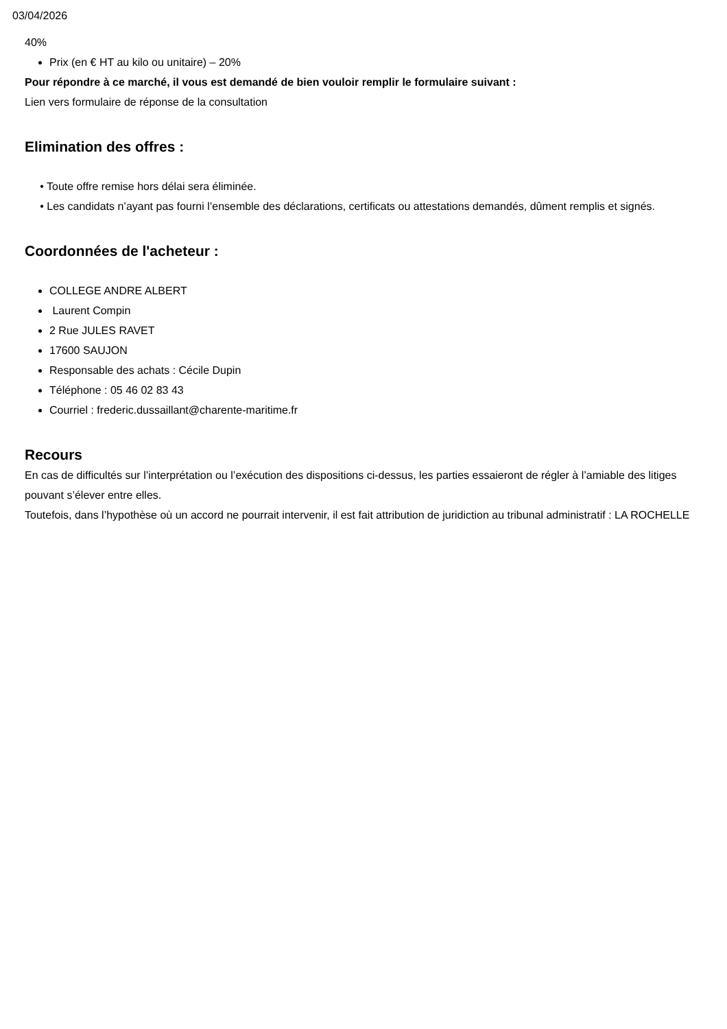03/04/2026
40%
Prix (en € HT au kilo ou unitaire) – 20%
Pour répondre à ce marché, il vous est demandé de bien vouloir remplir le formulaire suivant :
Lien vers formulaire de réponse de la consultation
Elimination des offres :
• Toute offre remise hors délai sera éliminée.
• Les candidats n’ayant pas fourni l’ensemble des déclarations, certificats ou attestations demandés, dûment remplis et signés.
Coordonnées de l'acheteur :
COLLEGE ANDRE ALBERT
Laurent Compin
2 Rue JULES RAVET
17600 SAUJON
Responsable des achats : Cécile Dupin
Téléphone : 05 46 02 83 43
Courriel : frederic.dussaillant@charente-maritime.fr
Recours
En cas de difficultés sur l’interprétation ou l’exécution des dispositions ci-dessus, les parties essaieront de régler à l’amiable des litiges pouvant s’élever entre elles.
Toutefois, dans l’hypothèse où un accord ne pourrait intervenir, il est fait attribution de juridiction au tribunal administratif : LA ROCHELLE